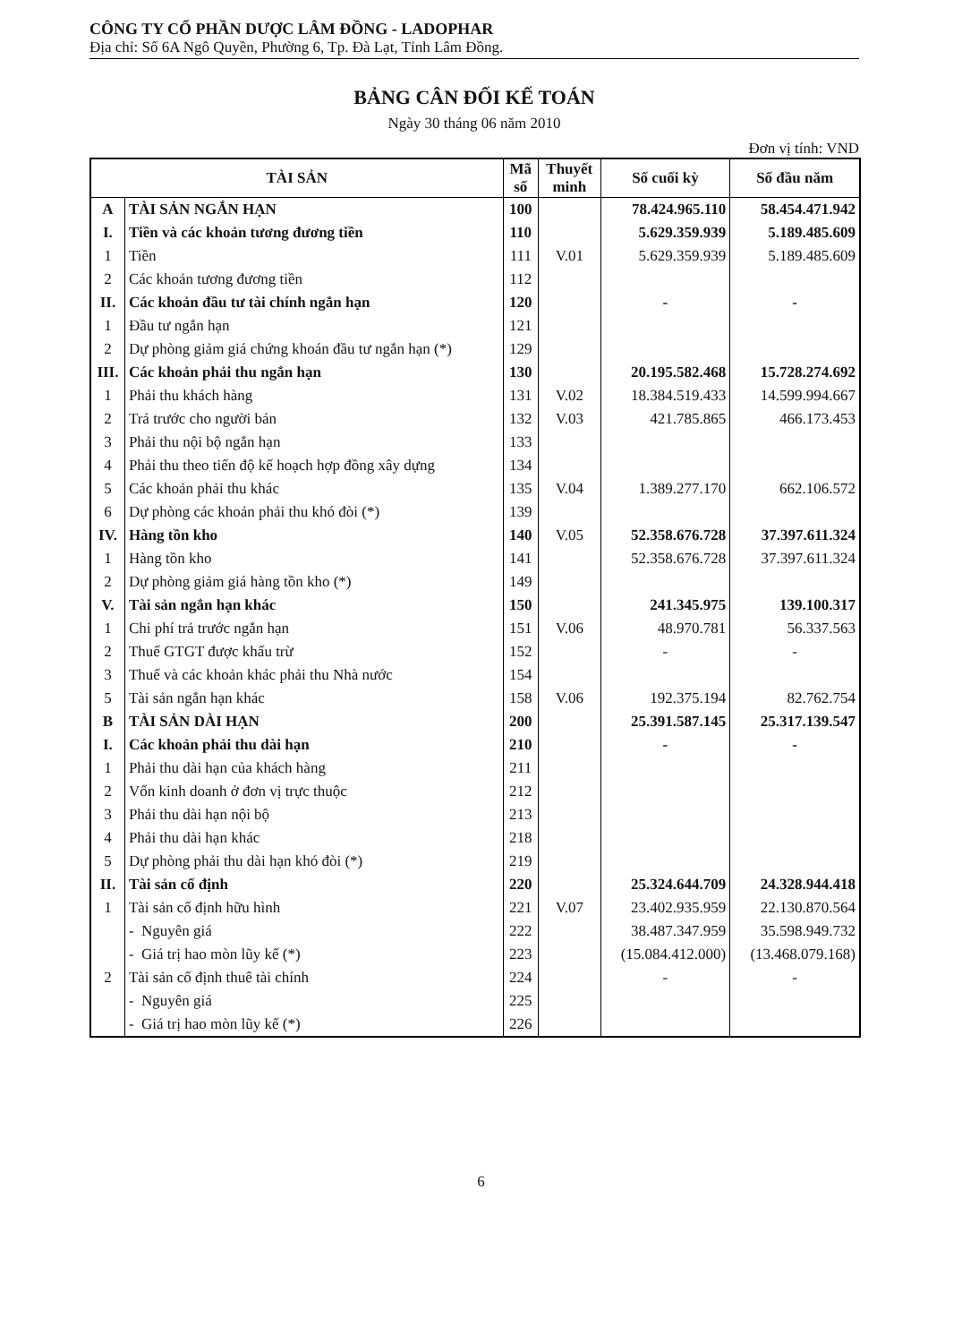CÔNG TY CỔ PHẦN DƯỢC LÂM ĐỒNG - LADOPHAR
Địa chỉ: Số 6A Ngô Quyền, Phường 6, Tp. Đà Lạt, Tỉnh Lâm Đồng.
BẢNG CÂN ĐỐI KẾ TOÁN
Ngày 30 tháng 06 năm 2010
Đơn vị tính: VND
| TÀI SẢN | | Mã số | Thuyết minh | Số cuối kỳ | Số đầu năm |
| --- | --- | --- | --- | --- | --- |
| A | TÀI SẢN NGẮN HẠN | 100 | | 78.424.965.110 | 58.454.471.942 |
| I. | Tiền và các khoản tương đương tiền | 110 | | 5.629.359.939 | 5.189.485.609 |
| 1 | Tiền | 111 | V.01 | 5.629.359.939 | 5.189.485.609 |
| 2 | Các khoản tương đương tiền | 112 | | | |
| II. | Các khoản đầu tư tài chính ngắn hạn | 120 | | - | - |
| 1 | Đầu tư ngắn hạn | 121 | | | |
| 2 | Dự phòng giảm giá chứng khoán đầu tư ngắn hạn (*) | 129 | | | |
| III. | Các khoản phải thu ngắn hạn | 130 | | 20.195.582.468 | 15.728.274.692 |
| 1 | Phải thu khách hàng | 131 | V.02 | 18.384.519.433 | 14.599.994.667 |
| 2 | Trả trước cho người bán | 132 | V.03 | 421.785.865 | 466.173.453 |
| 3 | Phải thu nội bộ ngắn hạn | 133 | | | |
| 4 | Phải thu theo tiến độ kế hoạch hợp đồng xây dựng | 134 | | | |
| 5 | Các khoản phải thu khác | 135 | V.04 | 1.389.277.170 | 662.106.572 |
| 6 | Dự phòng các khoản phải thu khó đòi (*) | 139 | | | |
| IV. | Hàng tồn kho | 140 | V.05 | 52.358.676.728 | 37.397.611.324 |
| 1 | Hàng tồn kho | 141 | | 52.358.676.728 | 37.397.611.324 |
| 2 | Dự phòng giảm giá hàng tồn kho (*) | 149 | | | |
| V. | Tài sản ngắn hạn khác | 150 | | 241.345.975 | 139.100.317 |
| 1 | Chi phí trả trước ngắn hạn | 151 | V.06 | 48.970.781 | 56.337.563 |
| 2 | Thuế GTGT được khấu trừ | 152 | | - | - |
| 3 | Thuế và các khoản khác phải thu Nhà nước | 154 | | | |
| 5 | Tài sản ngắn hạn khác | 158 | V.06 | 192.375.194 | 82.762.754 |
| B | TÀI SẢN DÀI HẠN | 200 | | 25.391.587.145 | 25.317.139.547 |
| I. | Các khoản phải thu dài hạn | 210 | | - | - |
| 1 | Phải thu dài hạn của khách hàng | 211 | | | |
| 2 | Vốn kinh doanh ở đơn vị trực thuộc | 212 | | | |
| 3 | Phải thu dài hạn nội bộ | 213 | | | |
| 4 | Phải thu dài hạn khác | 218 | | | |
| 5 | Dự phòng phải thu dài hạn khó đòi (*) | 219 | | | |
| II. | Tài sản cố định | 220 | | 25.324.644.709 | 24.328.944.418 |
| 1 | Tài sản cố định hữu hình | 221 | V.07 | 23.402.935.959 | 22.130.870.564 |
| | - Nguyên giá | 222 | | 38.487.347.959 | 35.598.949.732 |
| | - Giá trị hao mòn lũy kế (*) | 223 | | (15.084.412.000) | (13.468.079.168) |
| 2 | Tài sản cố định thuê tài chính | 224 | | - | - |
| | - Nguyên giá | 225 | | | |
| | - Giá trị hao mòn lũy kế (*) | 226 | | | |
6